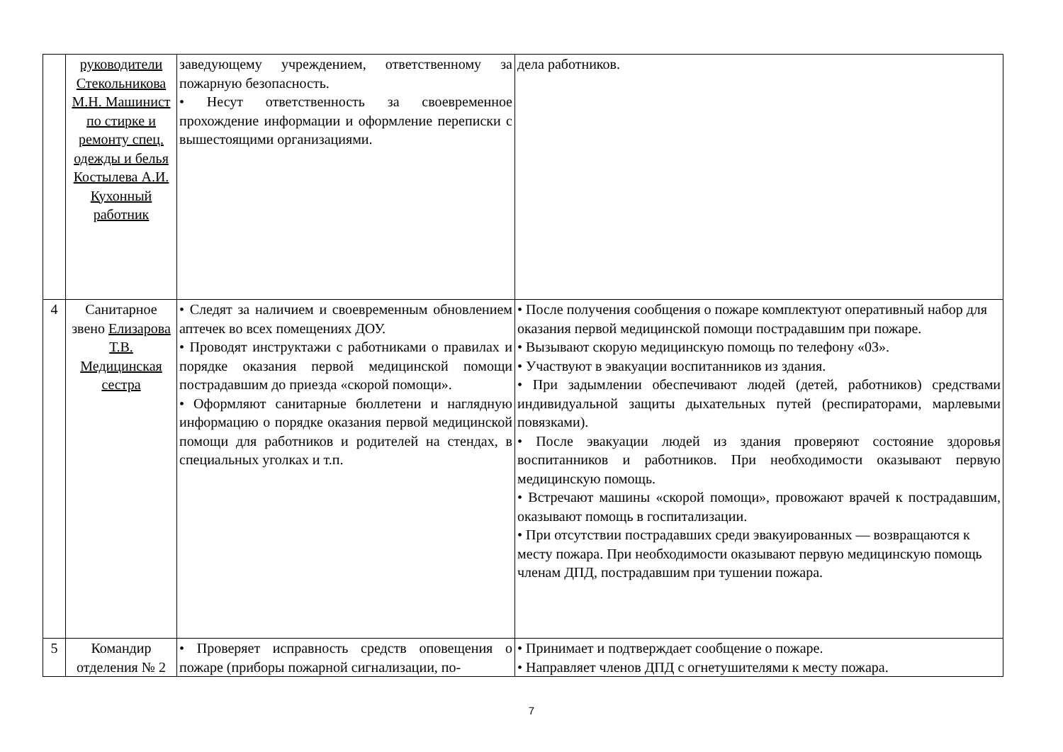| | руководители Стекольникова М.Н. Машинист по стирке и ремонту спец. одежды и белья Костылева А.И. Кухонный работник | заведующему учреждением, ответственному за пожарную безопасность. • Несут ответственность за своевременное прохождение информации и оформление переписки с вышестоящими организациями. | дела работников. |
| 4 | Санитарное звено Елизарова Т.В. Медицинская сестра | • Следят за наличием и своевременным обновлением аптечек во всех помещениях ДОУ. • Проводят инструктажи с работниками о правилах и порядке оказания первой медицинской помощи пострадавшим до приезда «скорой помощи». • Оформляют санитарные бюллетени и наглядную информацию о порядке оказания первой медицинской помощи для работников и родителей на стендах, в специальных уголках и т.п. | • После получения сообщения о пожаре комплектуют оперативный набор для оказания первой медицинской помощи пострадавшим при пожаре. • Вызывают скорую медицинскую помощь по телефону «03». • Участвуют в эвакуации воспитанников из здания. • При задымлении обеспечивают людей (детей, работников) средствами индивидуальной защиты дыхательных путей (респираторами, марлевыми повязками). • После эвакуации людей из здания проверяют состояние здоровья воспитанников и работников. При необходимости оказывают первую медицинскую помощь. • Встречают машины «скорой помощи», провожают врачей к пострадавшим, оказывают помощь в госпитализации. • При отсутствии пострадавших среди эвакуированных — возвращаются к месту пожара. При необходимости оказывают первую медицинскую помощь членам ДПД, пострадавшим при тушении пожара. |
| 5 | Командир отделения № 2 | • Проверяет исправность средств оповещения о пожаре (приборы пожарной сигнализации, по- | • Принимает и подтверждает сообщение о пожаре. • Направляет членов ДПД с огнетушителями к месту пожара. |
7